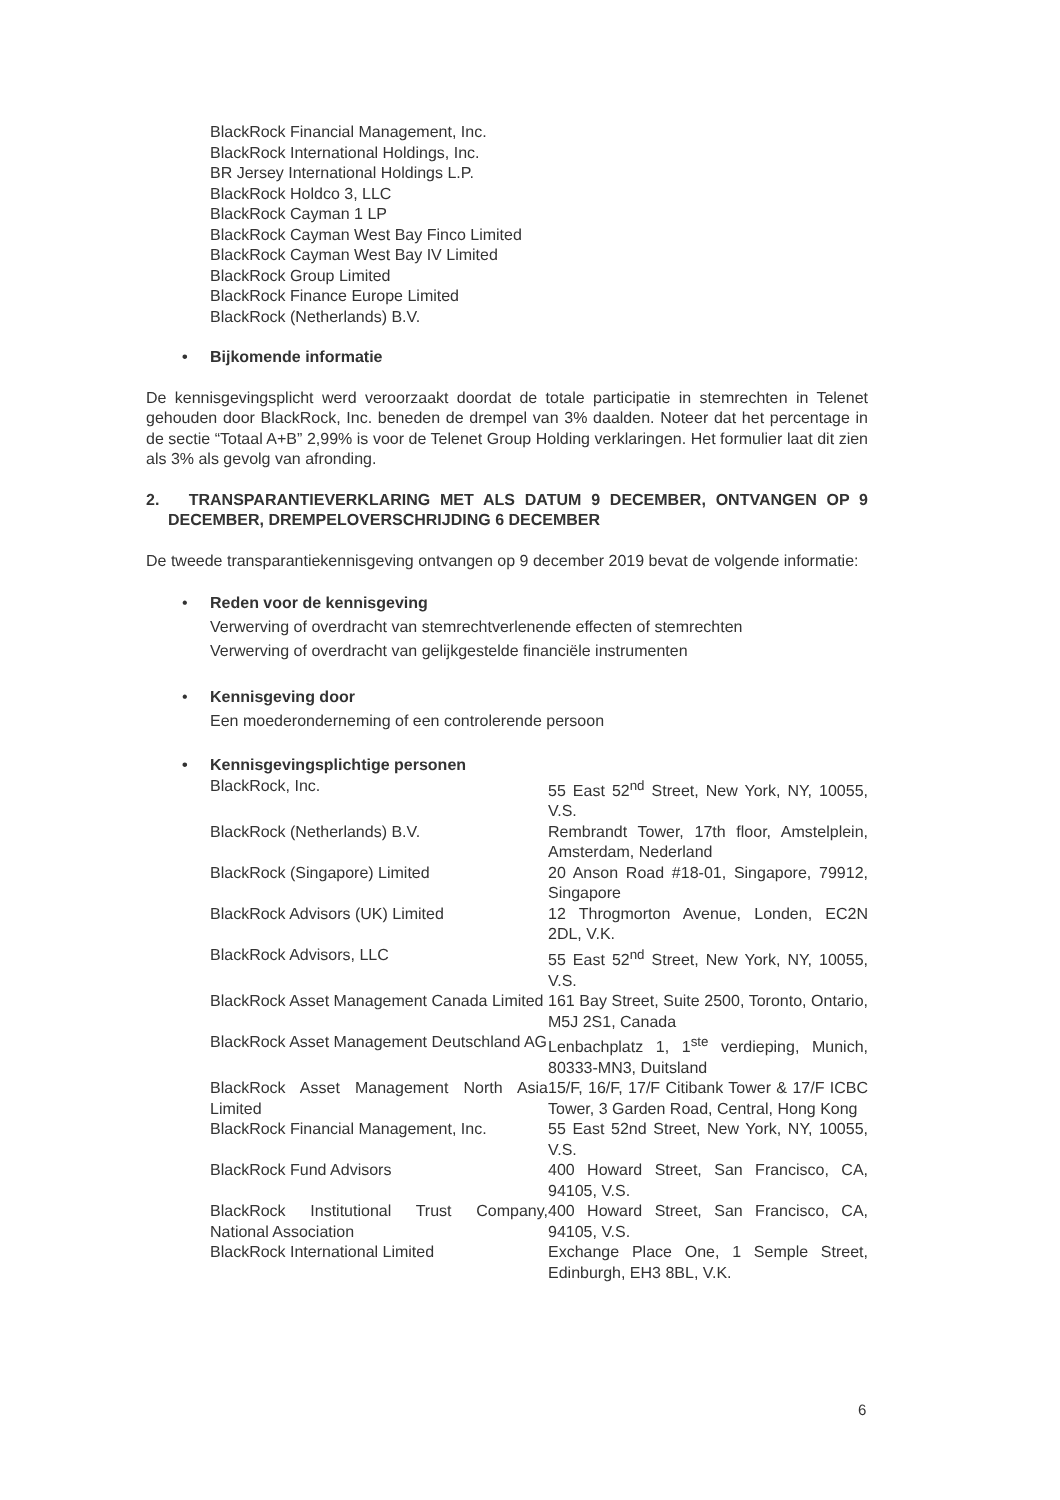BlackRock Financial Management, Inc.
BlackRock International Holdings, Inc.
BR Jersey International Holdings L.P.
BlackRock Holdco 3, LLC
BlackRock Cayman 1 LP
BlackRock Cayman West Bay Finco Limited
BlackRock Cayman West Bay IV Limited
BlackRock Group Limited
BlackRock Finance Europe Limited
BlackRock (Netherlands) B.V.
• Bijkomende informatie
De kennisgevingsplicht werd veroorzaakt doordat de totale participatie in stemrechten in Telenet gehouden door BlackRock, Inc. beneden de drempel van 3% daalden. Noteer dat het percentage in de sectie “Totaal A+B” 2,99% is voor de Telenet Group Holding verklaringen. Het formulier laat dit zien als 3% als gevolg van afronding.
2. TRANSPARANTIEVERKLARING MET ALS DATUM 9 DECEMBER, ONTVANGEN OP 9 DECEMBER, DREMPELOVERSCHRIJDING 6 DECEMBER
De tweede transparantiekennisgeving ontvangen op 9 december 2019 bevat de volgende informatie:
• Reden voor de kennisgeving
Verwerving of overdracht van stemrechtverlenende effecten of stemrechten
Verwerving of overdracht van gelijkgestelde financiële instrumenten
• Kennisgeving door
Een moederonderneming of een controlerende persoon
• Kennisgevingsplichtige personen
| BlackRock, Inc. | 55 East 52<sup>nd</sup> Street, New York, NY, 10055, V.S. |
| BlackRock (Netherlands) B.V. | Rembrandt Tower, 17th floor, Amstelplein, Amsterdam, Nederland |
| BlackRock (Singapore) Limited | 20 Anson Road #18-01, Singapore, 79912, Singapore |
| BlackRock Advisors (UK) Limited | 12 Throgmorton Avenue, Londen, EC2N 2DL, V.K. |
| BlackRock Advisors, LLC | 55 East 52<sup>nd</sup> Street, New York, NY, 10055, V.S. |
| BlackRock Asset Management Canada Limited | 161 Bay Street, Suite 2500, Toronto, Ontario, M5J 2S1, Canada |
| BlackRock Asset Management Deutschland AG | Lenbachplatz 1, 1<sup>ste</sup> verdieping, Munich, 80333-MN3, Duitsland |
| BlackRock Asset Management North Asia Limited | 15/F, 16/F, 17/F Citibank Tower & 17/F ICBC Tower, 3 Garden Road, Central, Hong Kong |
| BlackRock Financial Management, Inc. | 55 East 52nd Street, New York, NY, 10055, V.S. |
| BlackRock Fund Advisors | 400 Howard Street, San Francisco, CA, 94105, V.S. |
| BlackRock Institutional Trust Company, National Association | 400 Howard Street, San Francisco, CA, 94105, V.S. |
| BlackRock International Limited | Exchange Place One, 1 Semple Street, Edinburgh, EH3 8BL, V.K. |
6